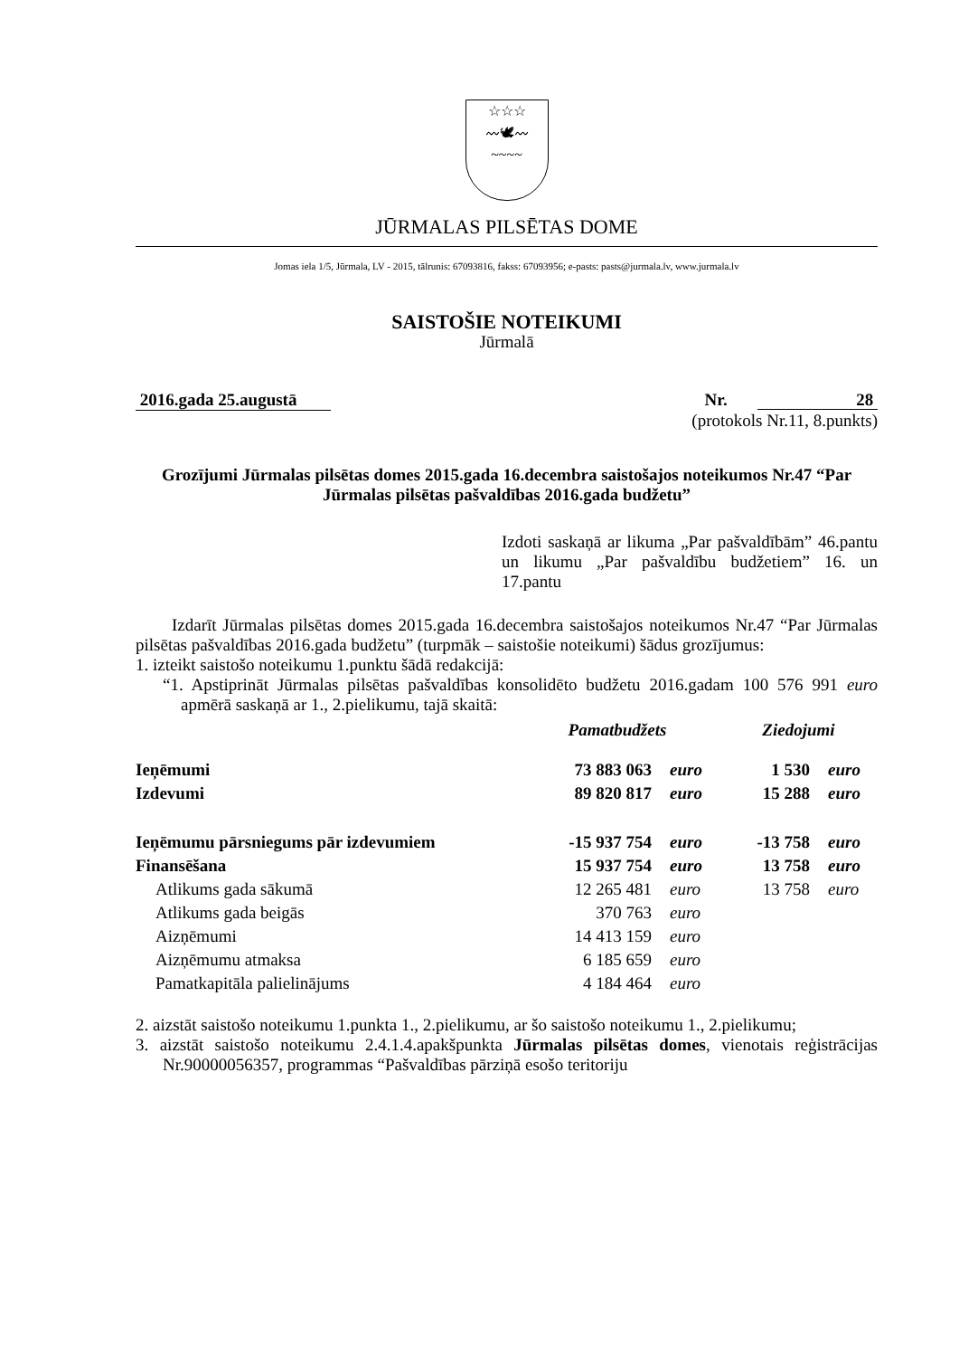☆☆☆
〰🕊〰
~~~~
JŪRMALAS PILSĒTAS DOME
Jomas iela 1/5, Jūrmala, LV - 2015, tālrunis: 67093816, fakss: 67093956; e-pasts: pasts@jurmala.lv, www.jurmala.lv
SAISTOŠIE NOTEIKUMI
Jūrmalā
2016.gada 25.augustā Nr. 28
(protokols Nr.11, 8.punkts)
Grozījumi Jūrmalas pilsētas domes 2015.gada 16.decembra saistošajos noteikumos Nr.47 “Par Jūrmalas pilsētas pašvaldības 2016.gada budžetu”
Izdoti saskaņā ar likuma „Par pašvaldībām” 46.pantu un likumu „Par pašvaldību budžetiem” 16. un 17.pantu
Izdarīt Jūrmalas pilsētas domes 2015.gada 16.decembra saistošajos noteikumos Nr.47 “Par Jūrmalas pilsētas pašvaldības 2016.gada budžetu” (turpmāk – saistošie noteikumi) šādus grozījumus:
1. izteikt saistošo noteikumu 1.punktu šādā redakcijā:
“1. Apstiprināt Jūrmalas pilsētas pašvaldības konsolidēto budžetu 2016.gadam 100 576 991 euro apmērā saskaņā ar 1., 2.pielikumu, tajā skaitā:
| | Pamatbudžets | | Ziedojumi | |
| Ieņēmumi | 73 883 063 | euro | 1 530 | euro |
| Izdevumi | 89 820 817 | euro | 15 288 | euro |
| Ieņēmumu pārsniegums pār izdevumiem | -15 937 754 | euro | -13 758 | euro |
| Finansēšana | 15 937 754 | euro | 13 758 | euro |
| Atlikums gada sākumā | 12 265 481 | euro | 13 758 | euro |
| Atlikums gada beigās | 370 763 | euro | | |
| Aizņēmumi | 14 413 159 | euro | | |
| Aizņēmumu atmaksa | 6 185 659 | euro | | |
| Pamatkapitāla palielinājums | 4 184 464 | euro | | |
2. aizstāt saistošo noteikumu 1.punkta 1., 2.pielikumu, ar šo saistošo noteikumu 1., 2.pielikumu;
3. aizstāt saistošo noteikumu 2.4.1.4.apakšpunkta Jūrmalas pilsētas domes, vienotais reģistrācijas Nr.90000056357, programmas “Pašvaldības pārziņā esošo teritoriju